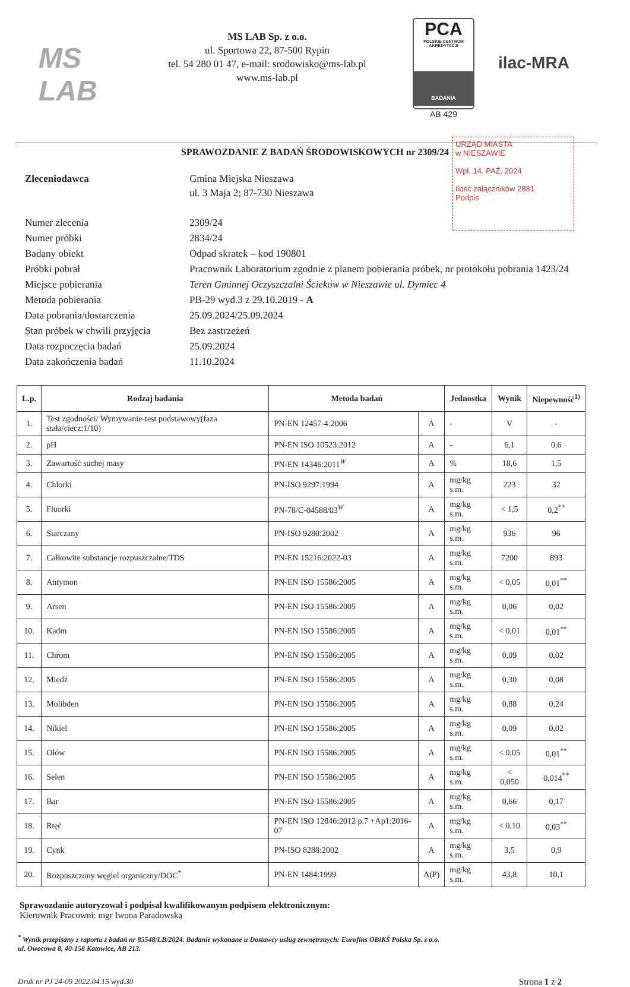MS LAB
MS LAB Sp. z o.o.
ul. Sportowa 22, 87-500 Rypin
tel. 54 280 01 47, e-mail: srodowisko@ms-lab.pl
www.ms-lab.pl
PCA
POLSKIE CENTRUM AKREDYTACJI
BADANIA
AB 429
ilac-MRA
SPRAWOZDANIE Z BADAŃ ŚRODOWISKOWYCH nr 2309/24
URZĄD MIASTA
w NIESZAWIE
Wpł. 14. PAŹ. 2024
Ilość załączników 2881
Podpis
| Zleceniodawca | Gmina Miejska Nieszawa ul. 3 Maja 2; 87-730 Nieszawa |
| Numer zlecenia | 2309/24 |
| Numer próbki | 2834/24 |
| Badany obiekt | Odpad skratek – kod 190801 |
| Próbki pobrał | Pracownik Laboratorium zgodnie z planem pobierania próbek, nr protokołu pobrania 1423/24 |
| Miejsce pobierania | Teren Gminnej Oczyszczalni Ścieków w Nieszawie ul. Dymiec 4 |
| Metoda pobierania | PB-29 wyd.3 z 29.10.2019 - A |
| Data pobrania/dostarczenia | 25.09.2024/25.09.2024 |
| Stan próbek w chwili przyjęcia | Bez zastrzeżeń |
| Data rozpoczęcia badań | 25.09.2024 |
| Data zakończenia badań | 11.10.2024 |
| L.p. | Rodzaj badania | Metoda badań | | Jednostka | Wynik | Niepewność<sup>1)</sup> |
| --- | --- | --- | --- | --- | --- | --- |
| 1. | Test zgodności/ Wymywanie-test podstawowy(faza stała/ciecz:1/10) | PN-EN 12457-4:2006 | A | - | V | - |
| 2. | pH | PN-EN ISO 10523:2012 | A | - | 6,1 | 0,6 |
| 3. | Zawartość suchej masy | PN-EN 14346:2011<sup>W</sup> | A | % | 18,6 | 1,5 |
| 4. | Chlorki | PN-ISO 9297:1994 | A | mg/kg s.m. | 223 | 32 |
| 5. | Fluorki | PN-78/C-04588/03<sup>W</sup> | A | mg/kg s.m. | < 1,5 | 0,2<sup>**</sup> |
| 6. | Siarczany | PN-ISO 9280:2002 | A | mg/kg s.m. | 936 | 96 |
| 7. | Całkowite substancje rozpuszczalne/TDS | PN-EN 15216:2022-03 | A | mg/kg s.m. | 7200 | 893 |
| 8. | Antymon | PN-EN ISO 15586:2005 | A | mg/kg s.m. | < 0,05 | 0,01<sup>**</sup> |
| 9. | Arsen | PN-EN ISO 15586:2005 | A | mg/kg s.m. | 0,06 | 0,02 |
| 10. | Kadm | PN-EN ISO 15586:2005 | A | mg/kg s.m. | < 0,01 | 0,01<sup>**</sup> |
| 11. | Chrom | PN-EN ISO 15586:2005 | A | mg/kg s.m. | 0,09 | 0,02 |
| 12. | Miedź | PN-EN ISO 15586:2005 | A | mg/kg s.m. | 0,30 | 0,08 |
| 13. | Molibden | PN-EN ISO 15586:2005 | A | mg/kg s.m. | 0,88 | 0,24 |
| 14. | Nikiel | PN-EN ISO 15586:2005 | A | mg/kg s.m. | 0,09 | 0,02 |
| 15. | Ołów | PN-EN ISO 15586:2005 | A | mg/kg s.m. | < 0,05 | 0,01<sup>**</sup> |
| 16. | Selen | PN-EN ISO 15586:2005 | A | mg/kg s.m. | < 0,050 | 0,014<sup>**</sup> |
| 17. | Bar | PN-EN ISO 15586:2005 | A | mg/kg s.m. | 0,66 | 0,17 |
| 18. | Rtęć | PN-EN ISO 12846:2012 p.7 +Ap1:2016-07 | A | mg/kg s.m. | < 0,10 | 0,03<sup>**</sup> |
| 19. | Cynk | PN-ISO 8288:2002 | A | mg/kg s.m. | 3,5 | 0,9 |
| 20. | Rozpuszczony węgiel organiczny/DOC<sup>*</sup> | PN-EN 1484:1999 | A(P) | mg/kg s.m. | 43,8 | 10,1 |
Sprawozdanie autoryzował i podpisał kwalifikowanym podpisem elektronicznym:
Kierownik Pracowni: mgr Iwona Paradowska
<sup>*</sup> Wynik przepisany z raportu z badań nr 85548/LB/2024. Badanie wykonane u Dostawcy usług zewnętrznych: Eurofins OBiKŚ Polska Sp. z o.o.
ul. Owocowa 8, 40-158 Katowice, AB 213.
Druk nr PJ 24-09 2022.04.15 wyd.30 Strona 1 z 2